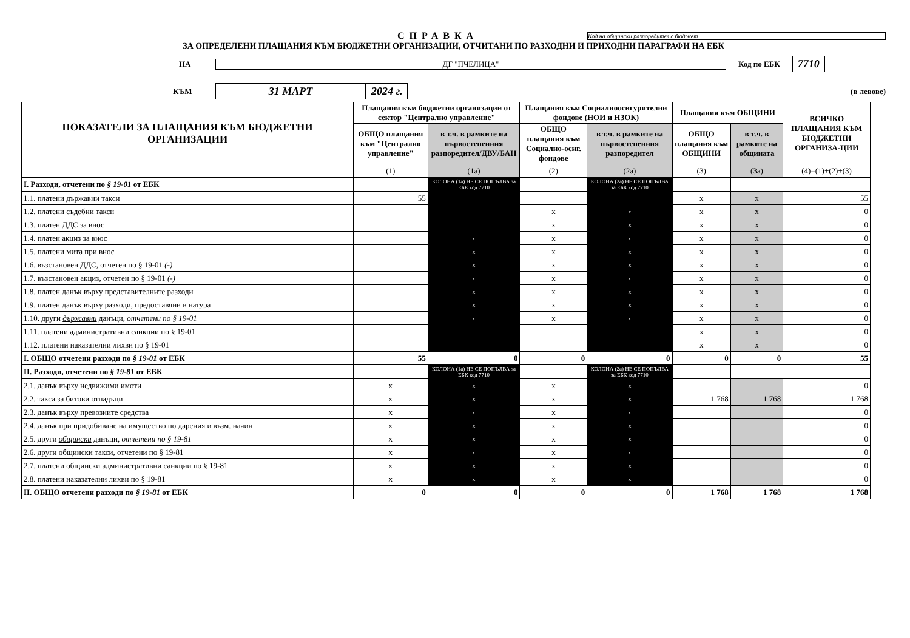СПРАВКА
Код на общински разпоредител с бюджет
ЗА ОПРЕДЕЛЕНИ ПЛАЩАНИЯ КЪМ БЮДЖЕТНИ ОРГАНИЗАЦИИ, ОТЧИТАНИ ПО РАЗХОДНИ И ПРИХОДНИ ПАРАГРАФИ НА ЕБК
НА ДГ "ПЧЕЛИЦА" Код по ЕБК
7710
КЪМ
31 МАРТ 2024 г.
(в левове)
| ПОКАЗАТЕЛИ ЗА ПЛАЩАНИЯ КЪМ БЮДЖЕТНИ ОРГАНИЗАЦИИ | Плащания към бюджетни организации от сектор "Централно управление" | | Плащания към Социалноосигурителни фондове (НОИ и НЗОК) | | Плащания към ОБЩИНИ | | ВСИЧКО ПЛАЩАНИЯ КЪМ БЮДЖЕТНИ ОРГАНИЗА-ЦИИ |
| --- | --- | --- | --- | --- | --- | --- | --- |
| | ОБЩО плащания към "Централно управление" | в т.ч. в рамките на първостепенния разпоредител/ДВУ/БАН | ОБЩО плащания към Социално-осиг. фондове | в т.ч. в рамките на първостепенния разпоредител | ОБЩО плащания към ОБЩИНИ | в т.ч. в рамките на общината | |
| | (1) | (1а) | (2) | (2а) | (3) | (3а) | (4)=(1)+(2)+(3) |
| I. Разходи, отчетени по § 19-01 от ЕБК | | КОЛОНА (1а) НЕ СЕ ПОПЪЛВА за ЕБК код 7710 | | КОЛОНА (2а) НЕ СЕ ПОПЪЛВА за ЕБК код 7710 | | | |
| 1.1. платени държавни такси | 55 | | | | x | x | 55 |
| 1.2. платени съдебни такси | | | x | x | x | x | 0 |
| 1.3. платен ДДС за внос | | | x | x | x | x | 0 |
| 1.4. платен акциз за внос | | x | x | x | x | x | 0 |
| 1.5. платени мита при внос | | x | x | x | x | x | 0 |
| 1.6. възстановен ДДС, отчетен по § 19-01 (-) | | x | x | x | x | x | 0 |
| 1.7. възстановен акциз, отчетен по § 19-01 (-) | | x | x | x | x | x | 0 |
| 1.8. платен данък върху представителните разходи | | x | x | x | x | x | 0 |
| 1.9. платен данък върху разходи, предоставяни в натура | | x | x | x | x | x | 0 |
| 1.10. други държавни данъци, отчетени по § 19-01 | | x | x | x | x | x | 0 |
| 1.11. платени административни санкции по § 19-01 | | | | | x | x | 0 |
| 1.12. платени наказателни лихви по § 19-01 | | | | | x | x | 0 |
| I. ОБЩО отчетени разходи по § 19-01 от ЕБК | 55 | 0 | 0 | 0 | 0 | 0 | 55 |
| II. Разходи, отчетени по § 19-81 от ЕБК | | КОЛОНА (1а) НЕ СЕ ПОПЪЛВА за ЕБК код 7710 | | КОЛОНА (2а) НЕ СЕ ПОПЪЛВА за ЕБК код 7710 | | | |
| 2.1. данък върху недвижими имоти | x | x | x | x | | | 0 |
| 2.2. такса за битови отпадъци | x | x | x | x | 1 768 | 1 768 | 1 768 |
| 2.3. данък върху превозните средства | x | x | x | x | | | 0 |
| 2.4. данък при придобиване на имущество по дарения и възм. начин | x | x | x | x | | | 0 |
| 2.5. други общински данъци, отчетени по § 19-81 | x | x | x | x | | | 0 |
| 2.6. други общински такси, отчетени по § 19-81 | x | x | x | x | | | 0 |
| 2.7. платени общински административни санкции по § 19-81 | x | x | x | x | | | 0 |
| 2.8. платени наказателни лихви по § 19-81 | x | x | x | x | | | 0 |
| II. ОБЩО отчетени разходи по § 19-81 от ЕБК | 0 | 0 | 0 | 0 | 1 768 | 1 768 | 1 768 |